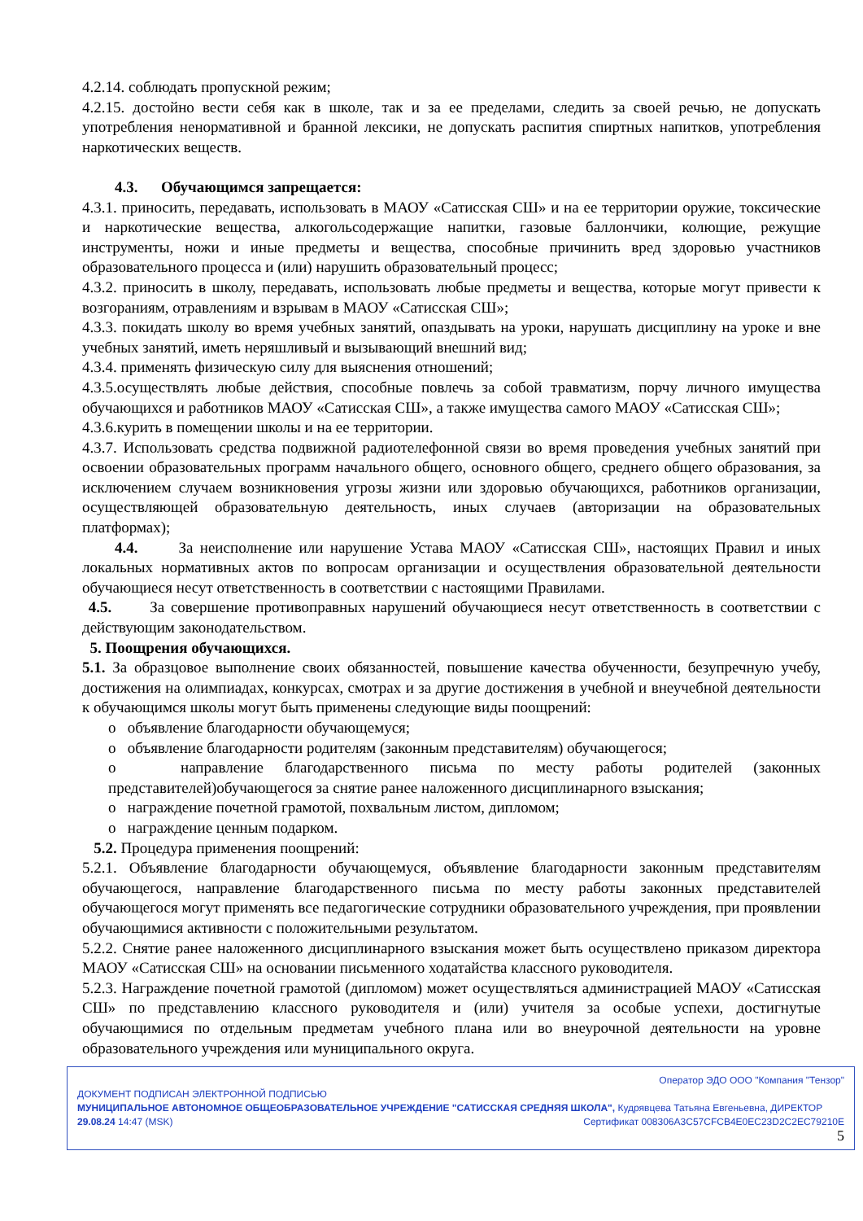4.2.14. соблюдать пропускной режим;
4.2.15. достойно вести себя как в школе, так и за ее пределами, следить за своей речью, не допускать употребления ненормативной и бранной лексики, не допускать распития спиртных напитков, употребления наркотических веществ.
4.3. Обучающимся запрещается:
4.3.1. приносить, передавать, использовать в МАОУ «Сатисская СШ» и на ее территории оружие, токсические и наркотические вещества, алкогольсодержащие напитки, газовые баллончики, колющие, режущие инструменты, ножи и иные предметы и вещества, способные причинить вред здоровью участников образовательного процесса и (или) нарушить образовательный процесс;
4.3.2. приносить в школу, передавать, использовать любые предметы и вещества, которые могут привести к возгораниям, отравлениям и взрывам в МАОУ «Сатисская СШ»;
4.3.3. покидать школу во время учебных занятий, опаздывать на уроки, нарушать дисциплину на уроке и вне учебных занятий, иметь неряшливый и вызывающий внешний вид;
4.3.4. применять физическую силу для выяснения отношений;
4.3.5.осуществлять любые действия, способные повлечь за собой травматизм, порчу личного имущества обучающихся и работников МАОУ «Сатисская СШ», а также имущества самого МАОУ «Сатисская СШ»;
4.3.6.курить в помещении школы и на ее территории.
4.3.7. Использовать средства подвижной радиотелефонной связи во время проведения учебных занятий при освоении образовательных программ начального общего, основного общего, среднего общего образования, за исключением случаем возникновения угрозы жизни или здоровью обучающихся, работников организации, осуществляющей образовательную деятельность, иных случаев (авторизации на образовательных платформах);
4.4. За неисполнение или нарушение Устава МАОУ «Сатисская СШ», настоящих Правил и иных локальных нормативных актов по вопросам организации и осуществления образовательной деятельности обучающиеся несут ответственность в соответствии с настоящими Правилами.
4.5. За совершение противоправных нарушений обучающиеся несут ответственность в соответствии с действующим законодательством.
5. Поощрения обучающихся.
5.1. За образцовое выполнение своих обязанностей, повышение качества обученности, безупречную учебу, достижения на олимпиадах, конкурсах, смотрах и за другие достижения в учебной и внеучебной деятельности к обучающимся школы могут быть применены следующие виды поощрений:
o объявление благодарности обучающемуся;
o объявление благодарности родителям (законным представителям) обучающегося;
o направление благодарственного письма по месту работы родителей (законных представителей)обучающегося за снятие ранее наложенного дисциплинарного взыскания;
o награждение почетной грамотой, похвальным листом, дипломом;
o награждение ценным подарком.
5.2. Процедура применения поощрений:
5.2.1. Объявление благодарности обучающемуся, объявление благодарности законным представителям обучающегося, направление благодарственного письма по месту работы законных представителей обучающегося могут применять все педагогические сотрудники образовательного учреждения, при проявлении обучающимися активности с положительными результатом.
5.2.2. Снятие ранее наложенного дисциплинарного взыскания может быть осуществлено приказом директора МАОУ «Сатисская СШ» на основании письменного ходатайства классного руководителя.
5.2.3. Награждение почетной грамотой (дипломом) может осуществляться администрацией МАОУ «Сатисская СШ» по представлению классного руководителя и (или) учителя за особые успехи, достигнутые обучающимися по отдельным предметам учебного плана или во внеурочной деятельности на уровне образовательного учреждения или муниципального округа.
Оператор ЭДО ООО "Компания "Тензор"
ДОКУМЕНТ ПОДПИСАН ЭЛЕКТРОННОЙ ПОДПИСЬЮ
МУНИЦИПАЛЬНОЕ АВТОНОМНОЕ ОБЩЕОБРАЗОВАТЕЛЬНОЕ УЧРЕЖДЕНИЕ "САТИССКАЯ СРЕДНЯЯ ШКОЛА", Кудрявцева Татьяна Евгеньевна, ДИРЕКТОР
29.08.24 14:47 (MSK) Сертификат 008306A3C57CFCB4E0EC23D2C2EC79210E
5